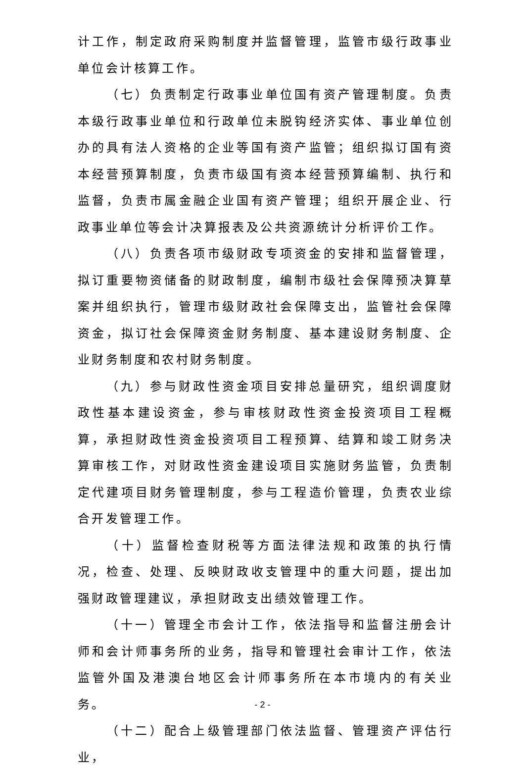计工作，制定政府采购制度并监督管理，监管市级行政事业单位会计核算工作。
（七）负责制定行政事业单位国有资产管理制度。负责本级行政事业单位和行政单位未脱钩经济实体、事业单位创办的具有法人资格的企业等国有资产监管；组织拟订国有资本经营预算制度，负责市级国有资本经营预算编制、执行和监督，负责市属金融企业国有资产管理；组织开展企业、行政事业单位等会计决算报表及公共资源统计分析评价工作。
（八）负责各项市级财政专项资金的安排和监督管理，拟订重要物资储备的财政制度，编制市级社会保障预决算草案并组织执行，管理市级财政社会保障支出，监管社会保障资金，拟订社会保障资金财务制度、基本建设财务制度、企业财务制度和农村财务制度。
（九）参与财政性资金项目安排总量研究，组织调度财政性基本建设资金，参与审核财政性资金投资项目工程概算，承担财政性资金投资项目工程预算、结算和竣工财务决算审核工作，对财政性资金建设项目实施财务监管，负责制定代建项目财务管理制度，参与工程造价管理，负责农业综合开发管理工作。
（十）监督检查财税等方面法律法规和政策的执行情况，检查、处理、反映财政收支管理中的重大问题，提出加强财政管理建议，承担财政支出绩效管理工作。
（十一）管理全市会计工作，依法指导和监督注册会计师和会计师事务所的业务，指导和管理社会审计工作，依法监管外国及港澳台地区会计师事务所在本市境内的有关业务。
（十二）配合上级管理部门依法监督、管理资产评估行业，
- 2 -